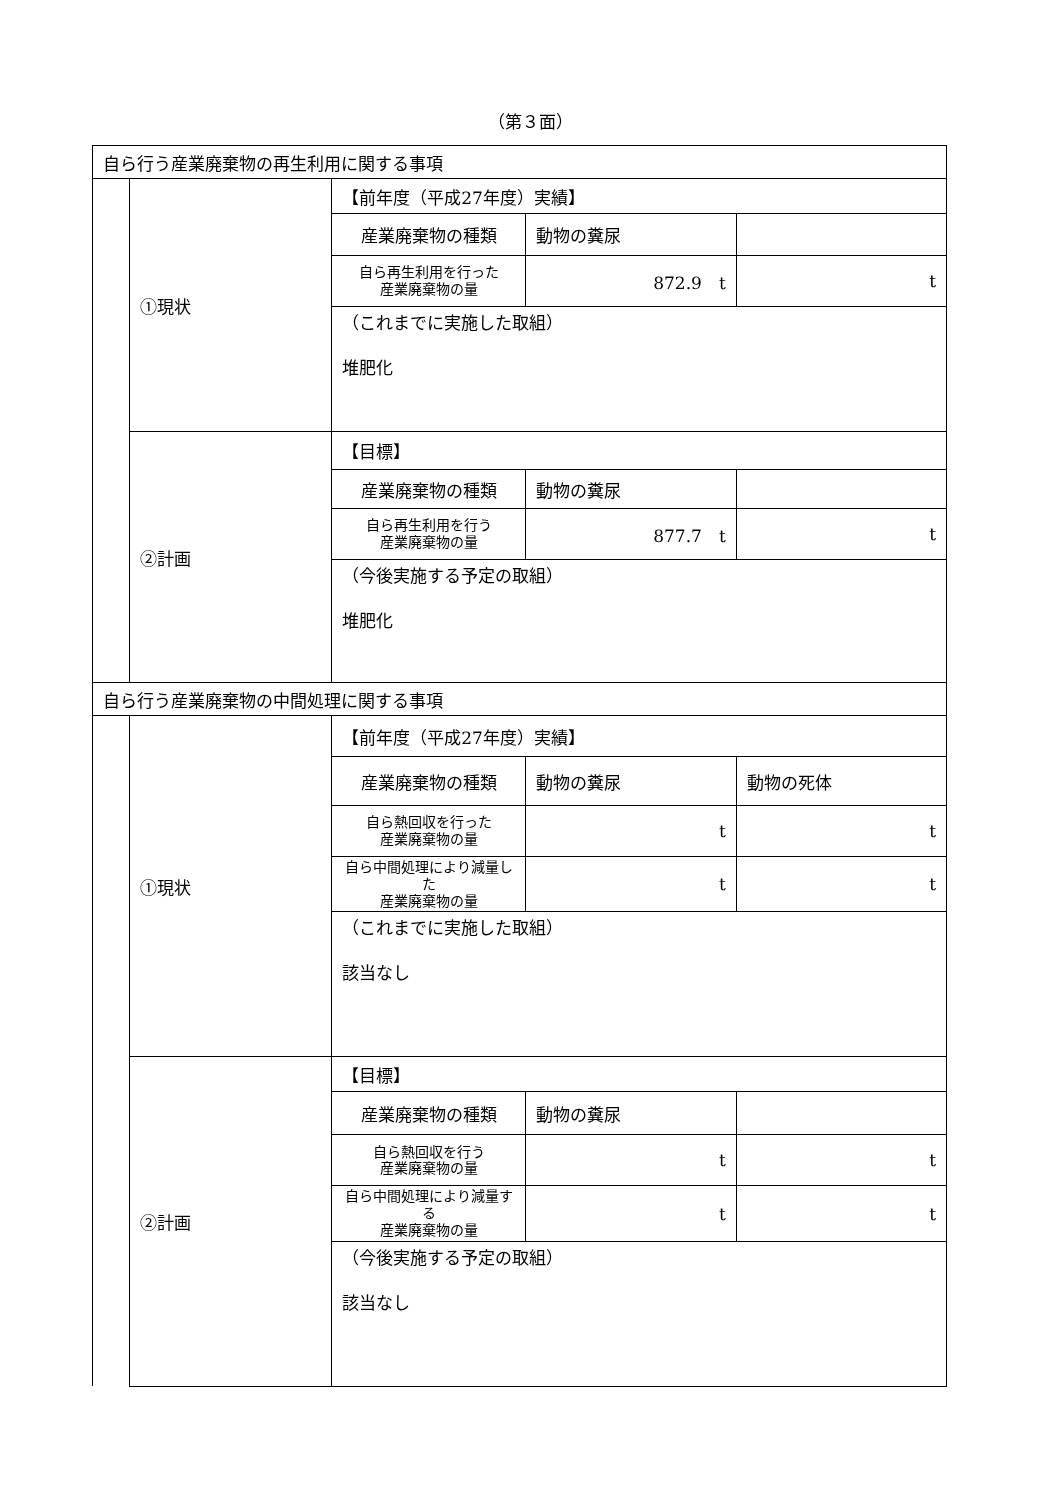（第３面）
| 自ら行う産業廃棄物の再生利用に関する事項 | | | | |
| | ①現状 | 【前年度（平成27年度）実績】 | | |
| | | 産業廃棄物の種類 | 動物の糞尿 | |
| | | 自ら再生利用を行った 産業廃棄物の量 | 872.9 t | t |
| | | （これまでに実施した取組） 堆肥化 | | |
| | ②計画 | 【目標】 | | |
| | | 産業廃棄物の種類 | 動物の糞尿 | |
| | | 自ら再生利用を行う 産業廃棄物の量 | 877.7 t | t |
| | | （今後実施する予定の取組） 堆肥化 | | |
| 自ら行う産業廃棄物の中間処理に関する事項 | | | | |
| | ①現状 | 【前年度（平成27年度）実績】 | | |
| | | 産業廃棄物の種類 | 動物の糞尿 | 動物の死体 |
| | | 自ら熱回収を行った 産業廃棄物の量 | t | t |
| | | 自ら中間処理により減量した 産業廃棄物の量 | t | t |
| | | （これまでに実施した取組） 該当なし | | |
| | ②計画 | 【目標】 | | |
| | | 産業廃棄物の種類 | 動物の糞尿 | |
| | | 自ら熱回収を行う 産業廃棄物の量 | t | t |
| | | 自ら中間処理により減量する 産業廃棄物の量 | t | t |
| | | （今後実施する予定の取組） 該当なし | | |